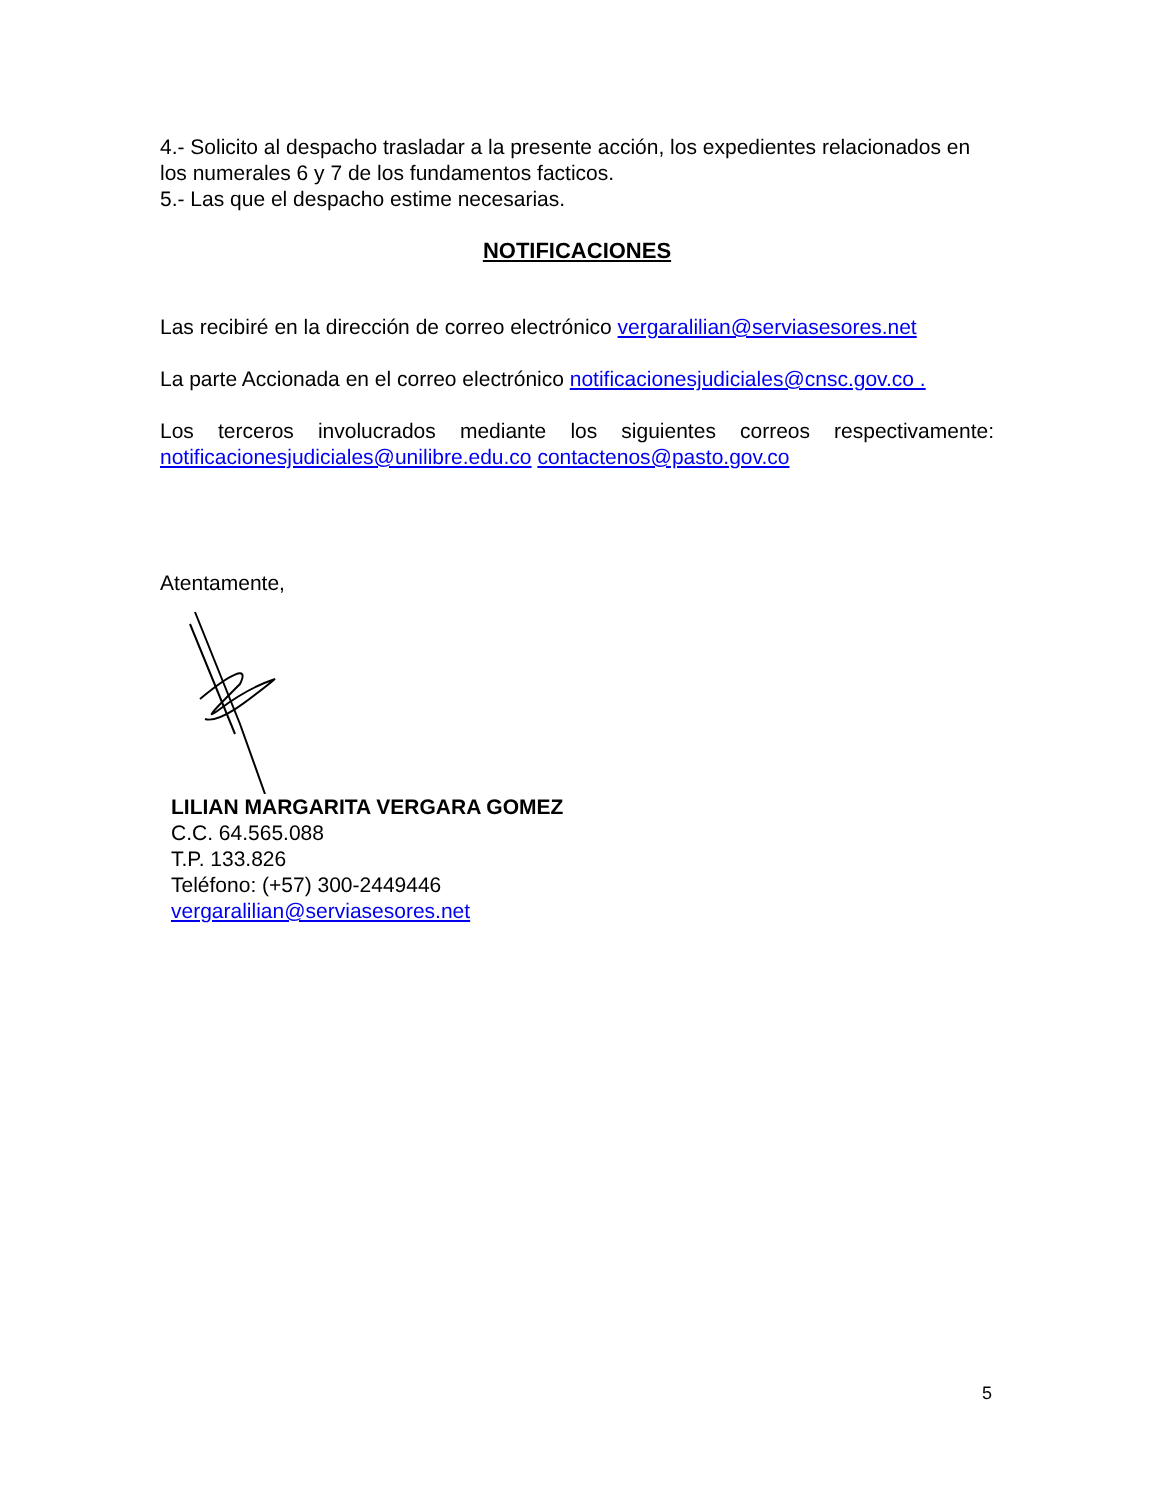4.- Solicito al despacho trasladar a la presente acción, los expedientes relacionados en los numerales 6 y 7 de los fundamentos facticos.
5.- Las que el despacho estime necesarias.
NOTIFICACIONES
Las recibiré en la dirección de correo electrónico vergaralilian@serviasesores.net
La parte Accionada en el correo electrónico notificacionesjudiciales@cnsc.gov.co .
Los terceros involucrados mediante los siguientes correos respectivamente: notificacionesjudiciales@unilibre.edu.co contactenos@pasto.gov.co
Atentamente,
LILIAN MARGARITA VERGARA GOMEZ
C.C. 64.565.088
T.P. 133.826
Teléfono: (+57) 300-2449446
vergaralilian@serviasesores.net
5